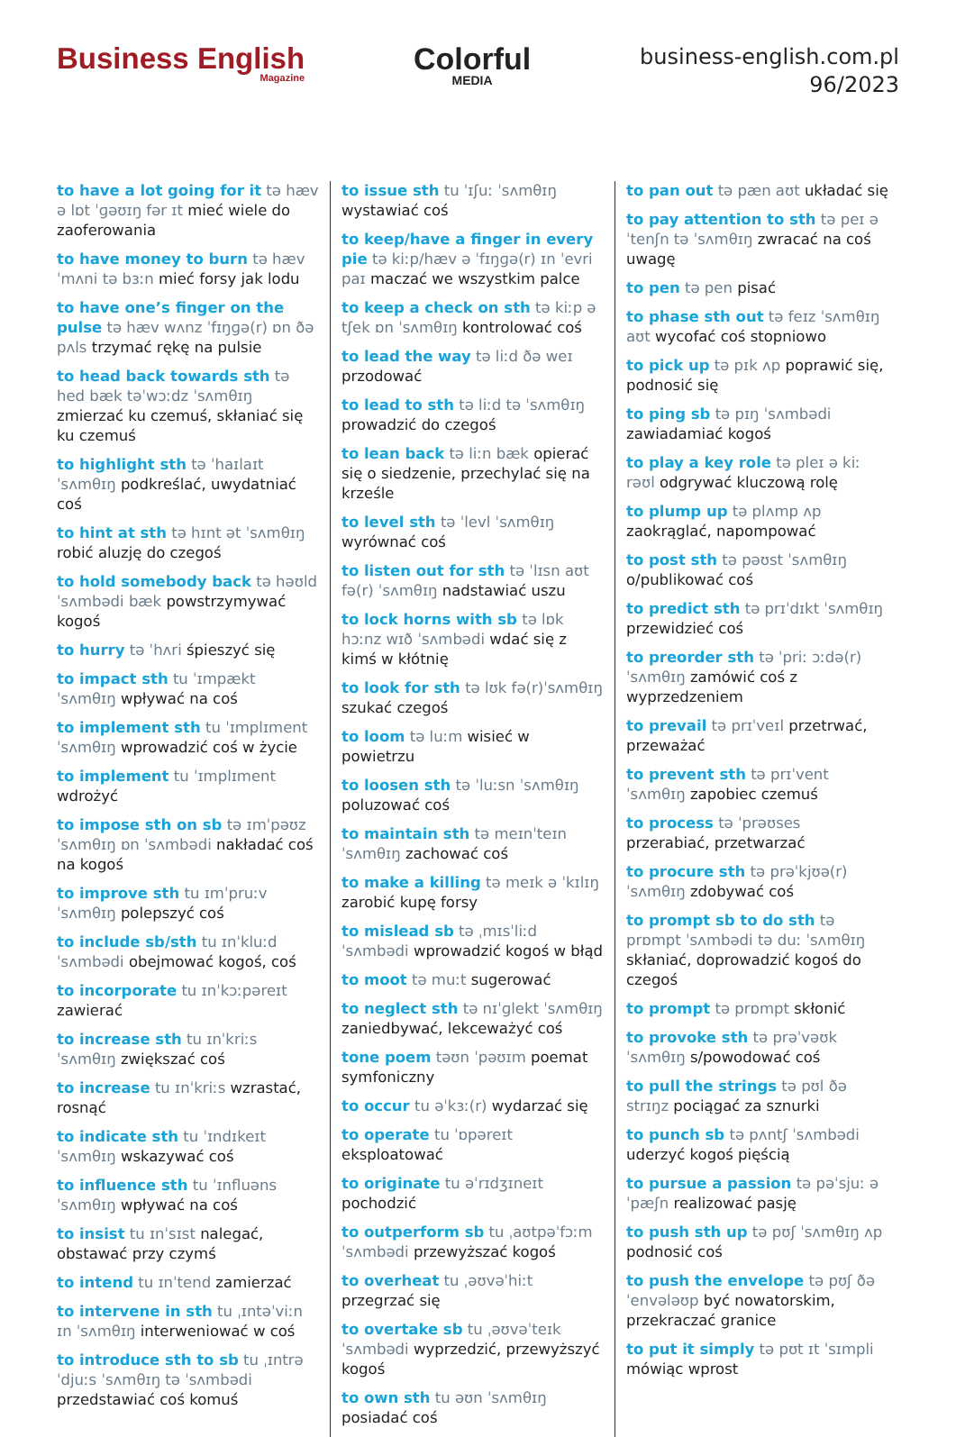Business English
Magazine
Colorful
MEDIA
business-english.com.pl
96/2023
to have a lot going for it tə hæv ə lɒt ˈɡəʊɪŋ fər ɪt mieć wiele do zaoferowania
to have money to burn tə hæv ˈmʌni tə bɜːn mieć forsy jak lodu
to have one’s finger on the pulse tə hæv wʌnz ˈfɪŋɡə(r) ɒn ðə pʌls trzymać rękę na pulsie
to head back towards sth tə hed bæk təˈwɔːdz ˈsʌmθɪŋ zmierzać ku czemuś, skłaniać się ku czemuś
to highlight sth tə ˈhaɪlaɪt ˈsʌmθɪŋ podkreślać, uwydatniać coś
to hint at sth tə hɪnt ət ˈsʌmθɪŋ robić aluzję do czegoś
to hold somebody back tə həʊld ˈsʌmbədi bæk powstrzymywać kogoś
to hurry tə ˈhʌri śpieszyć się
to impact sth tu ˈɪmpækt ˈsʌmθɪŋ wpływać na coś
to implement sth tu ˈɪmplɪment ˈsʌmθɪŋ wprowadzić coś w życie
to implement tu ˈɪmplɪment wdrożyć
to impose sth on sb tə ɪmˈpəʊz ˈsʌmθɪŋ ɒn ˈsʌmbədi nakładać coś na kogoś
to improve sth tu ɪmˈpruːv ˈsʌmθɪŋ polepszyć coś
to include sb/sth tu ɪnˈkluːd ˈsʌmbədi obejmować kogoś, coś
to incorporate tu ɪnˈkɔːpəreɪt zawierać
to increase sth tu ɪnˈkriːs ˈsʌmθɪŋ zwiększać coś
to increase tu ɪnˈkriːs wzrastać, rosnąć
to indicate sth tu ˈɪndɪkeɪt ˈsʌmθɪŋ wskazywać coś
to influence sth tu ˈɪnfluəns ˈsʌmθɪŋ wpływać na coś
to insist tu ɪnˈsɪst nalegać, obstawać przy czymś
to intend tu ɪnˈtend zamierzać
to intervene in sth tu ˌɪntəˈviːn ɪn ˈsʌmθɪŋ interweniować w coś
to introduce sth to sb tu ˌɪntrəˈdjuːs ˈsʌmθɪŋ tə ˈsʌmbədi przedstawiać coś komuś
to issue sth tu ˈɪʃuː ˈsʌmθɪŋ wystawiać coś
to keep/have a finger in every pie tə kiːp/hæv ə ˈfɪŋɡə(r) ɪn ˈevri paɪ maczać we wszystkim palce
to keep a check on sth tə kiːp ə tʃek ɒn ˈsʌmθɪŋ kontrolować coś
to lead the way tə liːd ðə weɪ przodować
to lead to sth tə liːd tə ˈsʌmθɪŋ prowadzić do czegoś
to lean back tə liːn bæk opierać się o siedzenie, przechylać się na krześle
to level sth tə ˈlevl ˈsʌmθɪŋ wyrównać coś
to listen out for sth tə ˈlɪsn aʊt fə(r) ˈsʌmθɪŋ nadstawiać uszu
to lock horns with sb tə lɒk hɔːnz wɪð ˈsʌmbədi wdać się z kimś w kłótnię
to look for sth tə lʊk fə(r)ˈsʌmθɪŋ szukać czegoś
to loom tə luːm wisieć w powietrzu
to loosen sth tə ˈluːsn ˈsʌmθɪŋ poluzować coś
to maintain sth tə meɪnˈteɪn ˈsʌmθɪŋ zachować coś
to make a killing tə meɪk ə ˈkɪlɪŋ zarobić kupę forsy
to mislead sb tə ˌmɪsˈliːd ˈsʌmbədi wprowadzić kogoś w błąd
to moot tə muːt sugerować
to neglect sth tə nɪˈɡlekt ˈsʌmθɪŋ zaniedbywać, lekceważyć coś
tone poem təʊn ˈpəʊɪm poemat symfoniczny
to occur tu əˈkɜː(r) wydarzać się
to operate tu ˈɒpəreɪt eksploatować
to originate tu əˈrɪdʒɪneɪt pochodzić
to outperform sb tu ˌaʊtpəˈfɔːm ˈsʌmbədi przewyższać kogoś
to overheat tu ˌəʊvəˈhiːt przegrzać się
to overtake sb tu ˌəʊvəˈteɪk ˈsʌmbədi wyprzedzić, przewyższyć kogoś
to own sth tu əʊn ˈsʌmθɪŋ posiadać coś
to pan out tə pæn aʊt układać się
to pay attention to sth tə peɪ əˈtenʃn tə ˈsʌmθɪŋ zwracać na coś uwagę
to pen tə pen pisać
to phase sth out tə feɪz ˈsʌmθɪŋ aʊt wycofać coś stopniowo
to pick up tə pɪk ʌp poprawić się, podnosić się
to ping sb tə pɪŋ ˈsʌmbədi zawiadamiać kogoś
to play a key role tə pleɪ ə kiː rəʊl odgrywać kluczową rolę
to plump up tə plʌmp ʌp zaokrąglać, napompować
to post sth tə pəʊst ˈsʌmθɪŋ o/publikować coś
to predict sth tə prɪˈdɪkt ˈsʌmθɪŋ przewidzieć coś
to preorder sth tə ˈpriː ɔːdə(r) ˈsʌmθɪŋ zamówić coś z wyprzedzeniem
to prevail tə prɪˈveɪl przetrwać, przeważać
to prevent sth tə prɪˈvent ˈsʌmθɪŋ zapobiec czemuś
to process tə ˈprəʊses przerabiać, przetwarzać
to procure sth tə prəˈkjʊə(r) ˈsʌmθɪŋ zdobywać coś
to prompt sb to do sth tə prɒmpt ˈsʌmbədi tə duː ˈsʌmθɪŋ skłaniać, doprowadzić kogoś do czegoś
to prompt tə prɒmpt skłonić
to provoke sth tə prəˈvəʊk ˈsʌmθɪŋ s/powodować coś
to pull the strings tə pʊl ðə strɪŋz pociągać za sznurki
to punch sb tə pʌntʃ ˈsʌmbədi uderzyć kogoś pięścią
to pursue a passion tə pəˈsjuː ə ˈpæʃn realizować pasję
to push sth up tə pʊʃ ˈsʌmθɪŋ ʌp podnosić coś
to push the envelope tə pʊʃ ðə ˈenvələʊp być nowatorskim, przekraczać granice
to put it simply tə pʊt ɪt ˈsɪmpli mówiąc wprost